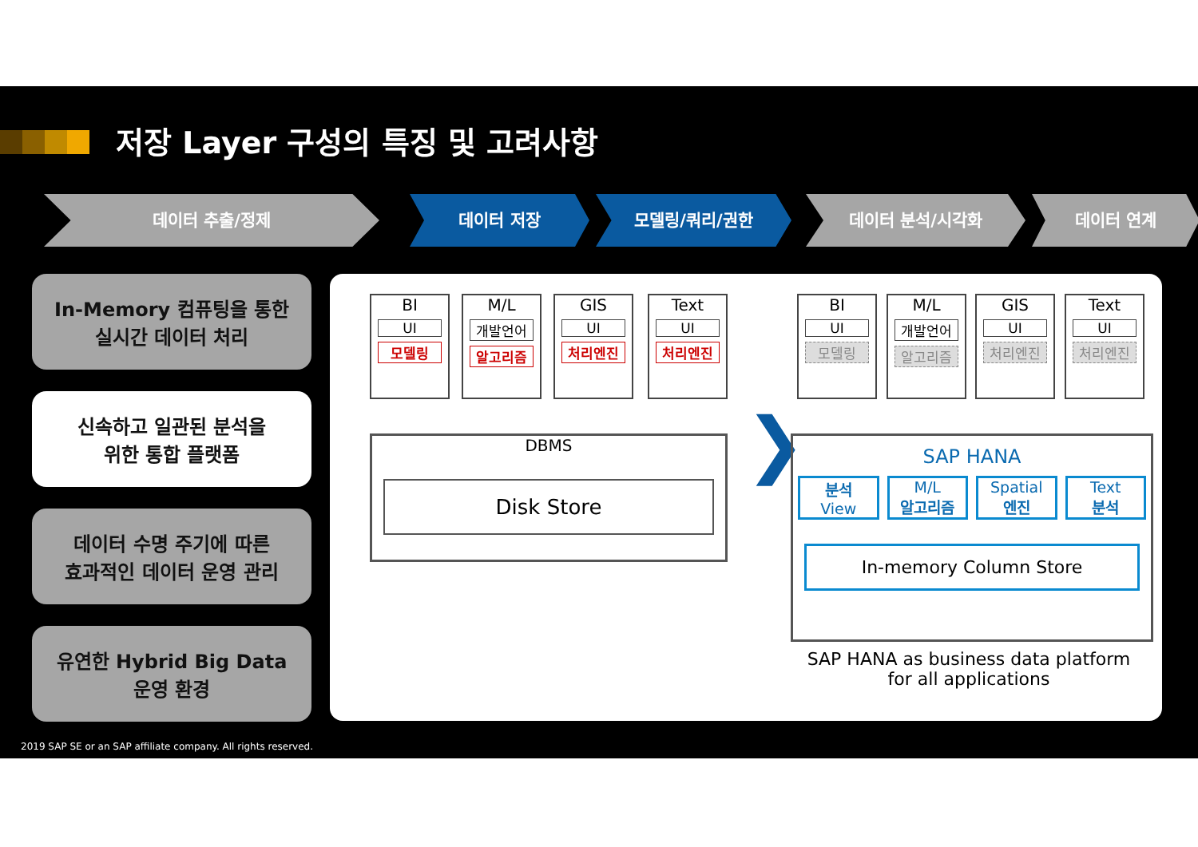저장 Layer 구성의 특징 및 고려사항
데이터 추출/정제 데이터 저장 모델링/쿼리/권한 데이터 분석/시각화 데이터 연계
In-Memory 컴퓨팅을 통한
실시간 데이터 처리
신속하고 일관된 분석을
위한 통합 플랫폼
데이터 수명 주기에 따른
효과적인 데이터 운영 관리
유연한 Hybrid Big Data
운영 환경
BI
UI
모델링
M/L
개발언어
알고리즘
GIS
UI
처리엔진
Text
UI
처리엔진
DBMS
Disk Store
❯
BI
UI
모델링
M/L
개발언어
알고리즘
GIS
UI
처리엔진
Text
UI
처리엔진
SAP HANA
분석
View
M/L
알고리즘
Spatial
엔진
Text
분석
In-memory Column Store
SAP HANA as business data platform
for all applications
2019 SAP SE or an SAP affiliate company. All rights reserved.